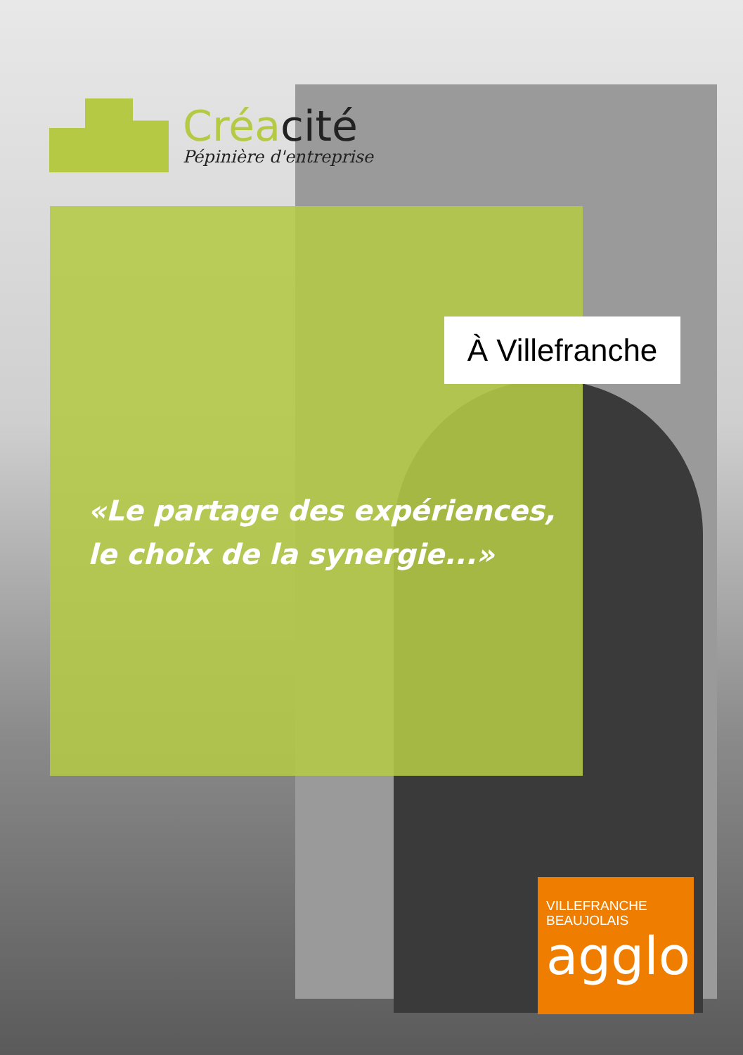Créacité
Pépinière d'entreprise
À Villefranche
«Le partage des expériences,
le choix de la synergie...»
VILLEFRANCHE
BEAUJOLAIS
agglo